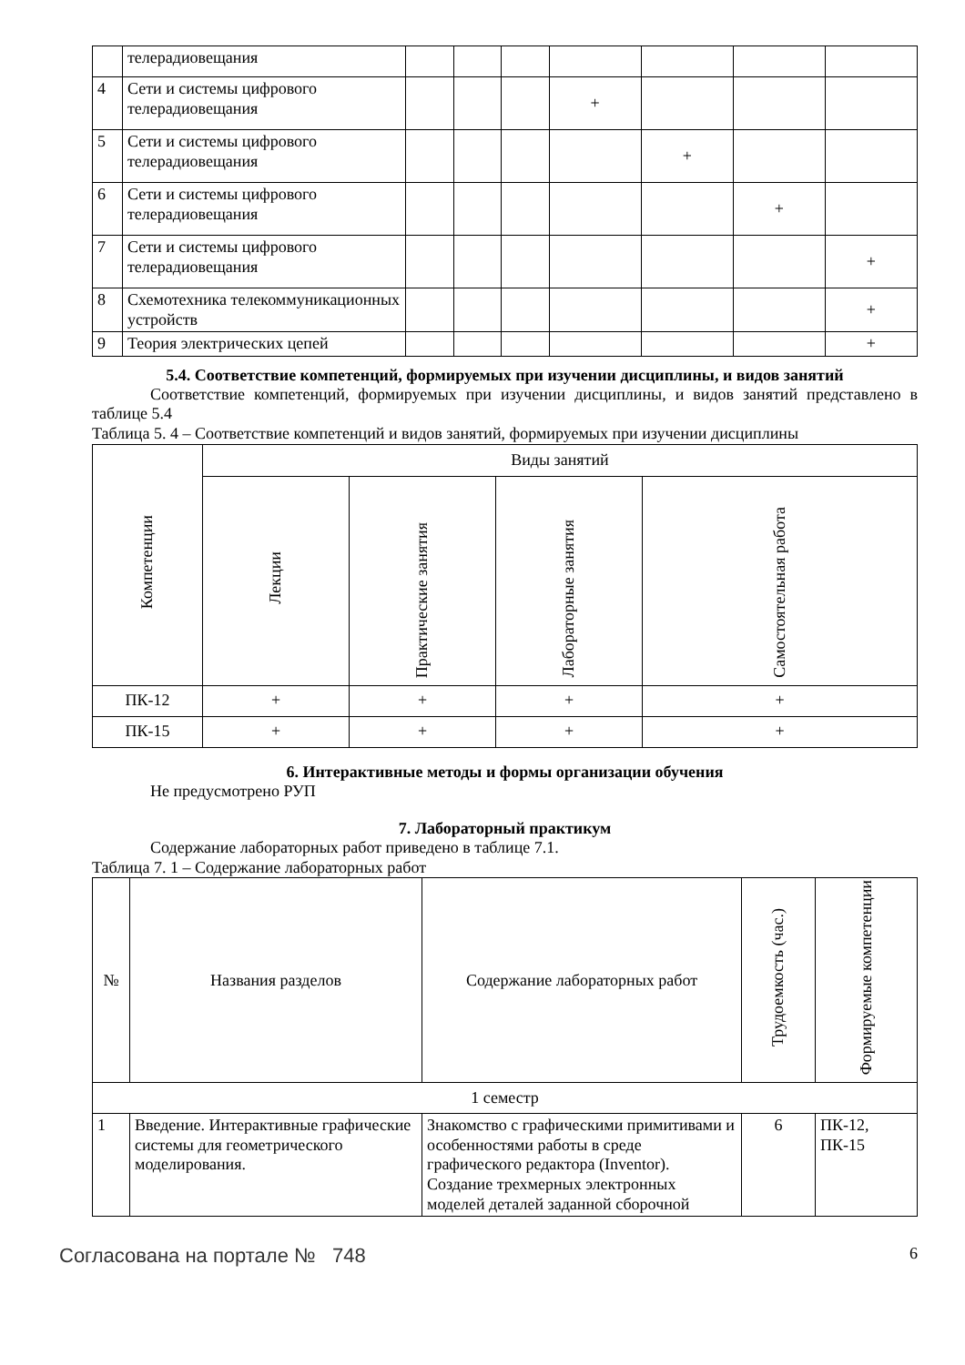| | телерадиовещания | | | | | | | |
| 4 | Сети и системы цифрового телерадиовещания | | | | + | | | |
| 5 | Сети и системы цифрового телерадиовещания | | | | | + | | |
| 6 | Сети и системы цифрового телерадиовещания | | | | | | + | |
| 7 | Сети и системы цифрового телерадиовещания | | | | | | | + |
| 8 | Схемотехника телекоммуникационных устройств | | | | | | | + |
| 9 | Теория электрических цепей | | | | | | | + |
5.4. Соответствие компетенций, формируемых при изучении дисциплины, и видов занятий
Соответствие компетенций, формируемых при изучении дисциплины, и видов занятий представлено в таблице 5.4
Таблица 5. 4 – Соответствие компетенций и видов занятий, формируемых при изучении дисциплины
| Компетенции | Виды занятий | | | |
| --- | --- | --- | --- | --- |
| | Лекции | Практические занятия | Лабораторные занятия | Самостоятельная работа |
| ПК-12 | + | + | + | + |
| ПК-15 | + | + | + | + |
6. Интерактивные методы и формы организации обучения
Не предусмотрено РУП
7. Лабораторный практикум
Содержание лабораторных работ приведено в таблице 7.1.
Таблица 7. 1 – Содержание лабораторных работ
| № | Названия разделов | Содержание лабораторных работ | Трудоемкость (час.) | Формируемые компетенции |
| --- | --- | --- | --- | --- |
| 1 семестр | | | | |
| 1 | Введение. Интерактивные графические системы для геометрического моделирования. | Знакомство с графическими примитивами и особенностями работы в среде графического редактора (Inventor). Создание трехмерных электронных моделей деталей заданной сборочной | 6 | ПК-12, ПК-15 |
Согласована на портале № 748 6